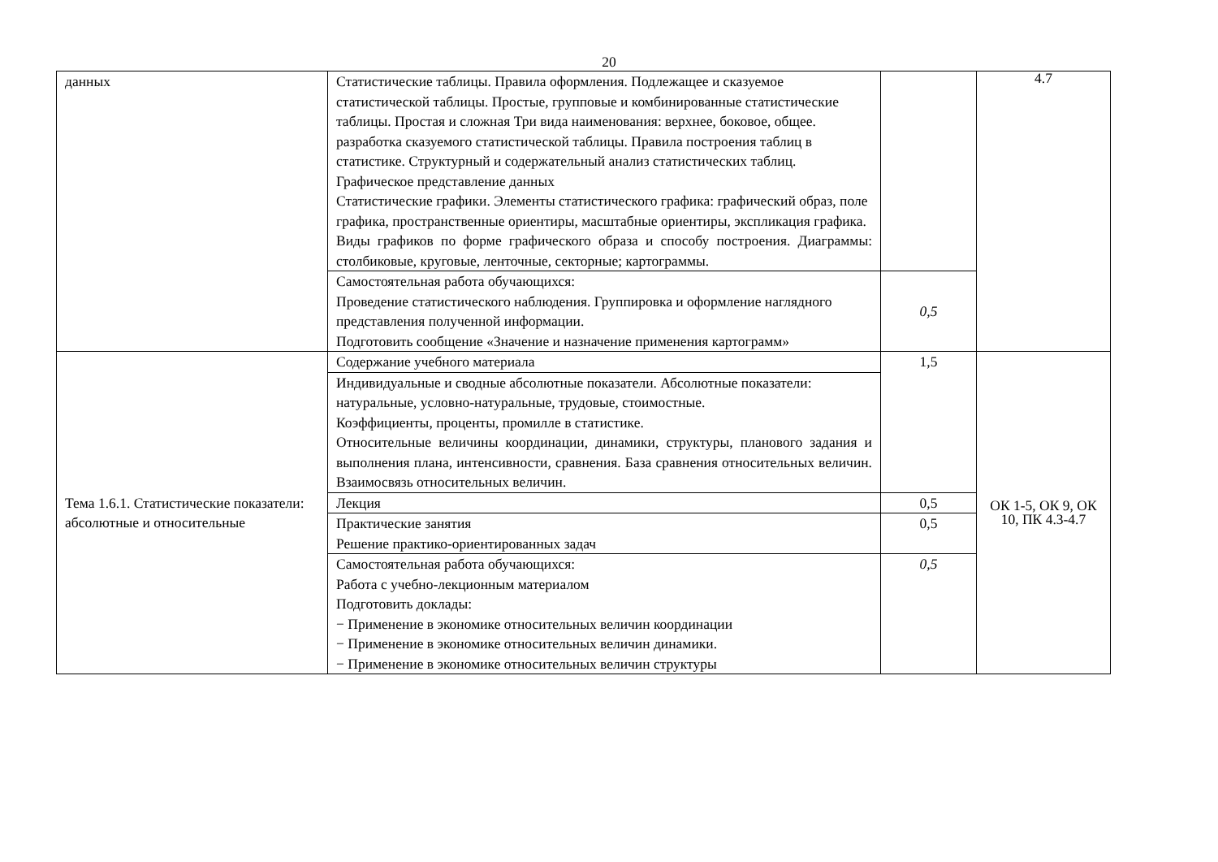20
| данных | Статистические таблицы. Правила оформления. Подлежащее и сказуемое статистической таблицы. Простые, групповые и комбинированные статистические таблицы. Простая и сложная Три вида наименования: верхнее, боковое, общее. разработка сказуемого статистической таблицы. Правила построения таблиц в статистике. Структурный и содержательный анализ статистических таблиц. Графическое представление данных Статистические графики. Элементы статистического графика: графический образ, поле графика, пространственные ориентиры, масштабные ориентиры, экспликация графика. Виды графиков по форме графического образа и способу построения. Диаграммы: столбиковые, круговые, ленточные, секторные; картограммы. | | 4.7 |
| | Самостоятельная работа обучающихся: Проведение статистического наблюдения. Группировка и оформление наглядного представления полученной информации. Подготовить сообщение «Значение и назначение применения картограмм» | 0,5 | |
| Тема 1.6.1. Статистические показатели: абсолютные и относительные | Содержание учебного материала | 1,5 | ОК 1-5, ОК 9, ОК 10, ПК 4.3-4.7 |
| | Индивидуальные и сводные абсолютные показатели. Абсолютные показатели: натуральные, условно-натуральные, трудовые, стоимостные. Коэффициенты, проценты, промилле в статистике. Относительные величины координации, динамики, структуры, планового задания и выполнения плана, интенсивности, сравнения. База сравнения относительных величин. Взаимосвязь относительных величин. | | |
| | Лекция | 0,5 | |
| | Практические занятия Решение практико-ориентированных задач | 0,5 | |
| | Самостоятельная работа обучающихся: Работа с учебно-лекционным материалом Подготовить доклады: − Применение в экономике относительных величин координации − Применение в экономике относительных величин динамики. − Применение в экономике относительных величин структуры | 0,5 | |